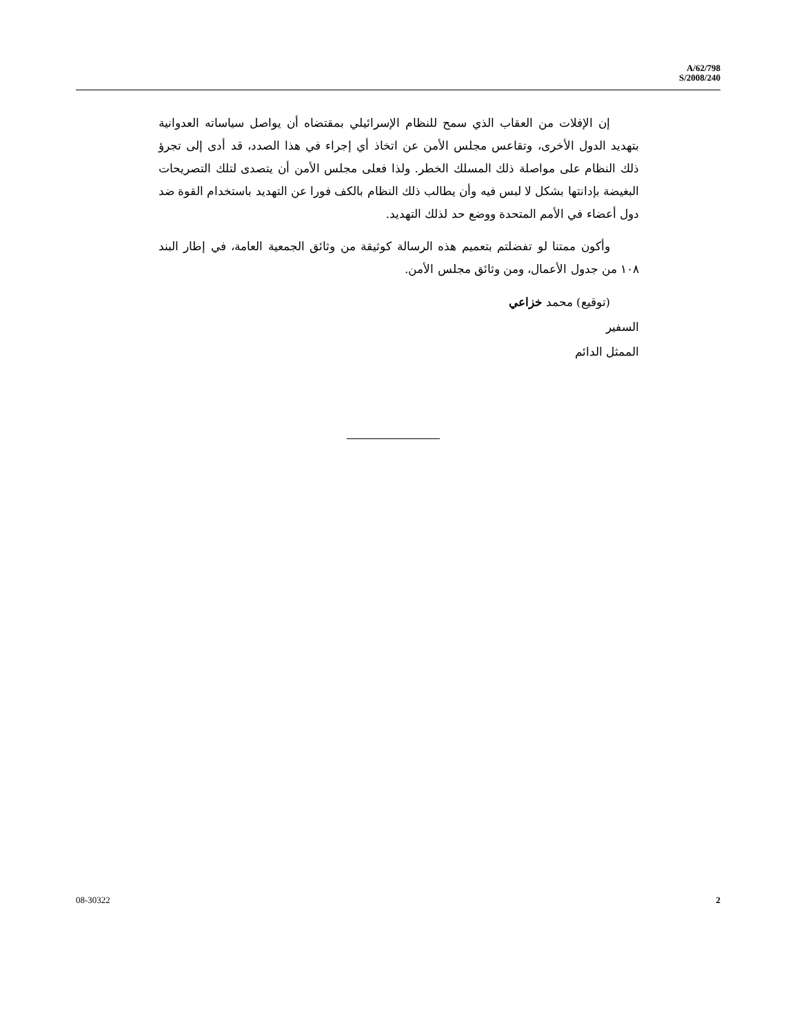A/62/798
S/2008/240
إن الإفلات من العقاب الذي سمح للنظام الإسرائيلي بمقتضاه أن يواصل سياساته العدوانية بتهديد الدول الأخرى، وتقاعس مجلس الأمن عن اتخاذ أي إجراء في هذا الصدد، قد أدى إلى تجرؤ ذلك النظام على مواصلة ذلك المسلك الخطر. ولذا فعلى مجلس الأمن أن يتصدى لتلك التصريحات البغيضة بإدانتها بشكل لا لبس فيه وأن يطالب ذلك النظام بالكف فورا عن التهديد باستخدام القوة ضد دول أعضاء في الأمم المتحدة ووضع حد لذلك التهديد.
وأكون ممتنا لو تفضلتم بتعميم هذه الرسالة كوثيقة من وثائق الجمعية العامة، في إطار البند ١٠٨ من جدول الأعمال، ومن وثائق مجلس الأمن.
(توقيع) محمد خزاعي
السفير
الممثل الدائم
08-30322 2